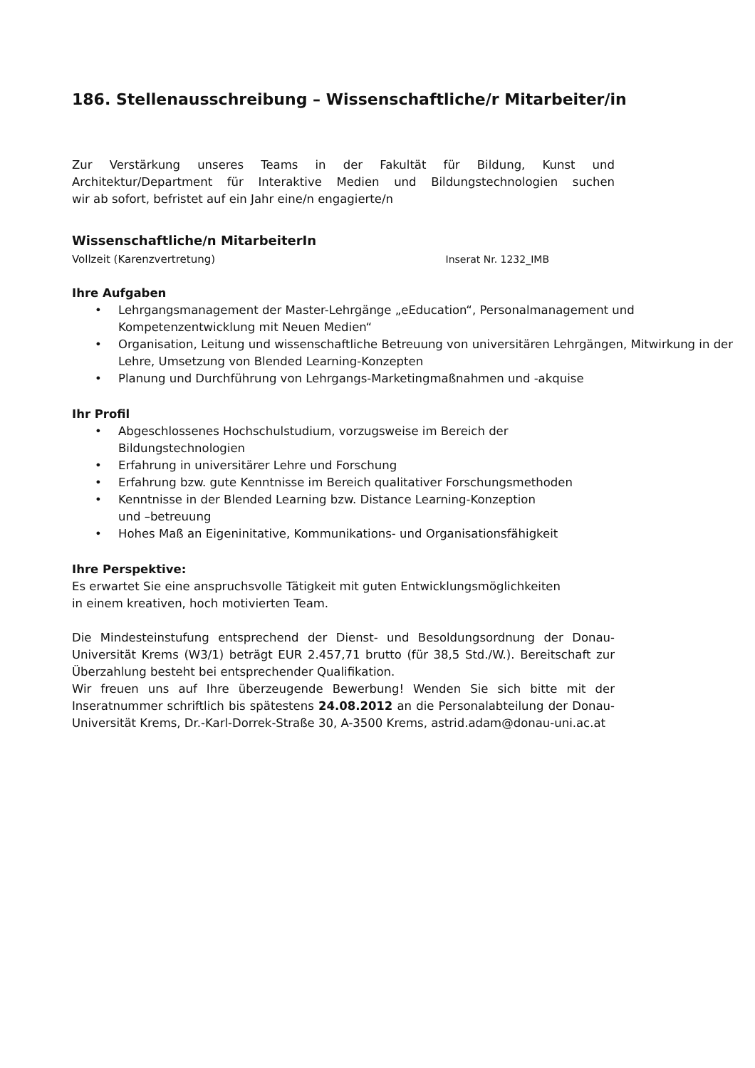186. Stellenausschreibung – Wissenschaftliche/r Mitarbeiter/in
Zur Verstärkung unseres Teams in der Fakultät für Bildung, Kunst und
Architektur/Department für Interaktive Medien und Bildungstechnologien suchen
wir ab sofort, befristet auf ein Jahr eine/n engagierte/n
Wissenschaftliche/n MitarbeiterIn
Vollzeit (Karenzvertretung) Inserat Nr. 1232_IMB
Ihre Aufgaben
• Lehrgangsmanagement der Master-Lehrgänge „eEducation“, Personalmanagement und Kompetenzentwicklung mit Neuen Medien“
• Organisation, Leitung und wissenschaftliche Betreuung von universitären Lehrgängen, Mitwirkung in der Lehre, Umsetzung von Blended Learning-Konzepten
• Planung und Durchführung von Lehrgangs-Marketingmaßnahmen und -akquise
Ihr Profil
• Abgeschlossenes Hochschulstudium, vorzugsweise im Bereich der
Bildungstechnologien
• Erfahrung in universitärer Lehre und Forschung
• Erfahrung bzw. gute Kenntnisse im Bereich qualitativer Forschungsmethoden
• Kenntnisse in der Blended Learning bzw. Distance Learning-Konzeption
und –betreuung
• Hohes Maß an Eigeninitative, Kommunikations- und Organisationsfähigkeit
Ihre Perspektive:
Es erwartet Sie eine anspruchsvolle Tätigkeit mit guten Entwicklungsmöglichkeiten
in einem kreativen, hoch motivierten Team.
Die Mindesteinstufung entsprechend der Dienst- und Besoldungsordnung der Donau-Universität Krems (W3/1) beträgt EUR 2.457,71 brutto (für 38,5 Std./W.). Bereitschaft zur Überzahlung besteht bei entsprechender Qualifikation.
Wir freuen uns auf Ihre überzeugende Bewerbung! Wenden Sie sich bitte mit der Inseratnummer schriftlich bis spätestens 24.08.2012 an die Personalabteilung der Donau-Universität Krems, Dr.-Karl-Dorrek-Straße 30, A-3500 Krems, astrid.adam@donau-uni.ac.at